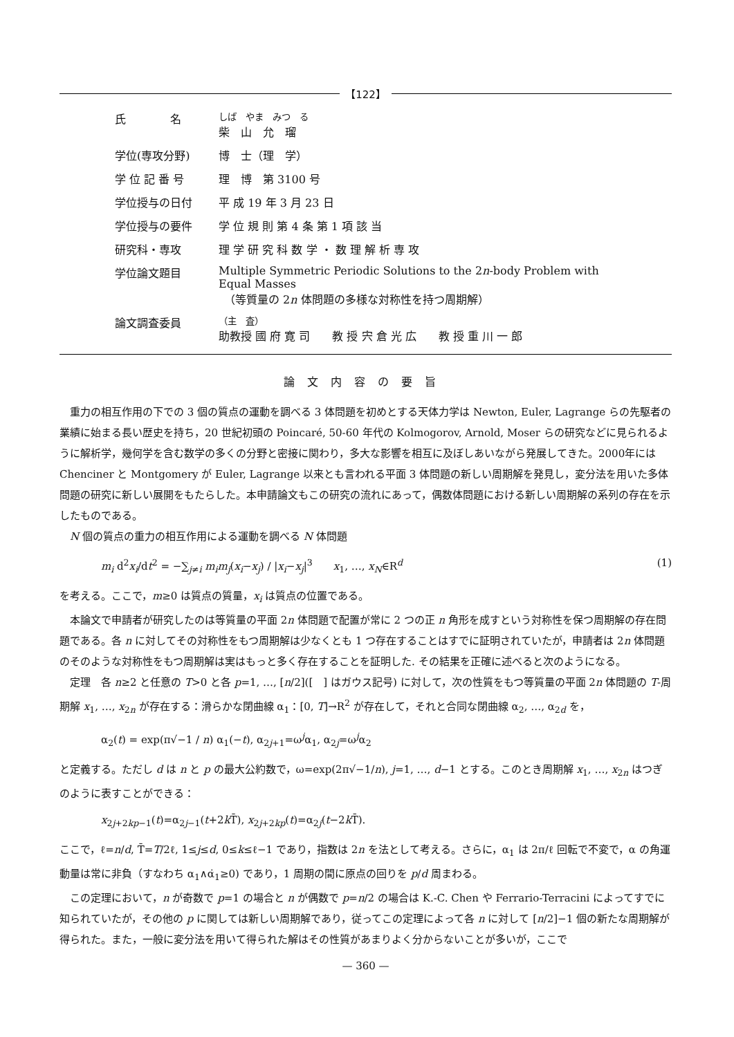【122】
| 氏 名 | しば やま みつ る 柴 山 允 瑠 |
| 学位(専攻分野) | 博 士（理 学） |
| 学 位 記 番 号 | 理 博 第 3100 号 |
| 学位授与の日付 | 平 成 19 年 3 月 23 日 |
| 学位授与の要件 | 学 位 規 則 第 4 条 第 1 項 該 当 |
| 研究科・専攻 | 理 学 研 究 科 数 学 ・ 数 理 解 析 専 攻 |
| 学位論文題目 | Multiple Symmetric Periodic Solutions to the 2 n -body Problem with Equal Masses （等質量の 2 n 体問題の多様な対称性を持つ周期解） |
| 論文調査委員 | （主 査） 助教授 國 府 寛 司 教 授 宍 倉 光 広 教 授 重 川 一 郎 |
論文内容の要旨
重力の相互作用の下での 3 個の質点の運動を調べる 3 体問題を初めとする天体力学は Newton, Euler, Lagrange らの先駆者の業績に始まる長い歴史を持ち，20 世紀初頭の Poincaré, 50-60 年代の Kolmogorov, Arnold, Moser らの研究などに見られるように解析学，幾何学を含む数学の多くの分野と密接に関わり，多大な影響を相互に及ぼしあいながら発展してきた。2000年には Chenciner と Montgomery が Euler, Lagrange 以来とも言われる平面 3 体問題の新しい周期解を発見し，変分法を用いた多体問題の研究に新しい展開をもたらした。本申請論文もこの研究の流れにあって，偶数体問題における新しい周期解の系列の存在を示したものである。
N 個の質点の重力の相互作用による運動を調べる N 体問題
m<sub>i</sub> d<sup>2</sup>x<sub>i</sub>/dt<sup>2</sup> = −∑<sub>j≠i</sub> m<sub>i</sub>m<sub>j</sub>(x<sub>i</sub>−x<sub>j</sub>) / |x<sub>i</sub>−x<sub>j</sub>|<sup>3</sup>　　x<sub>1</sub>, …, x<sub>N</sub>∈R<sup>d</sup> (1)
を考える。ここで，m≥0 は質点の質量，x<sub>i</sub> は質点の位置である。
本論文で申請者が研究したのは等質量の平面 2n 体問題で配置が常に 2 つの正 n 角形を成すという対称性を保つ周期解の存在問題である。各 n に対してその対称性をもつ周期解は少なくとも 1 つ存在することはすでに証明されていたが，申請者は 2n 体問題のそのような対称性をもつ周期解は実はもっと多く存在することを証明した. その結果を正確に述べると次のようになる。
定理　各 n≥2 と任意の T>0 と各 p=1, …, [n/2]([　] はガウス記号) に対して，次の性質をもつ等質量の平面 2n 体問題の T-周期解 x<sub>1</sub>, …, x<sub>2n</sub> が存在する：滑らかな閉曲線 α<sub>1</sub>：[0, T]→R<sup>2</sup> が存在して，それと合同な閉曲線 α<sub>2</sub>, …, α<sub>2d</sub> を，
α<sub>2</sub>(t) = exp(π√−1 / n) α<sub>1</sub>(−t), α<sub>2j+1</sub>=ω<sup>j</sup>α<sub>1</sub>, α<sub>2j</sub>=ω<sup>j</sup>α<sub>2</sub>
と定義する。ただし d は n と p の最大公約数で，ω=exp(2π√−1/n), j=1, …, d−1 とする。このとき周期解 x<sub>1</sub>, …, x<sub>2n</sub> はつぎのように表すことができる：
x<sub>2j+2kp−1</sub>(t)=α<sub>2j−1</sub>(t+2k T̄), x<sub>2j+2kp</sub>(t)=α<sub>2j</sub>(t−2k T̄).
ここで，ℓ=n/d, T̄=T/2ℓ, 1≤j≤d, 0≤k≤ℓ−1 であり，指数は 2n を法として考える。さらに，α<sub>1</sub> は 2π/ℓ 回転で不変で，α の角運動量は常に非負（すなわち α<sub>1</sub>∧α̇<sub>1</sub>≥0) であり，1 周期の間に原点の回りを p/d 周まわる。
この定理において，n が奇数で p=1 の場合と n が偶数で p=n/2 の場合は K.-C. Chen や Ferrario-Terracini によってすでに知られていたが，その他の p に関しては新しい周期解であり，従ってこの定理によって各 n に対して [n/2]−1 個の新たな周期解が得られた。また，一般に変分法を用いて得られた解はその性質があまりよく分からないことが多いが，ここで
— 360 —